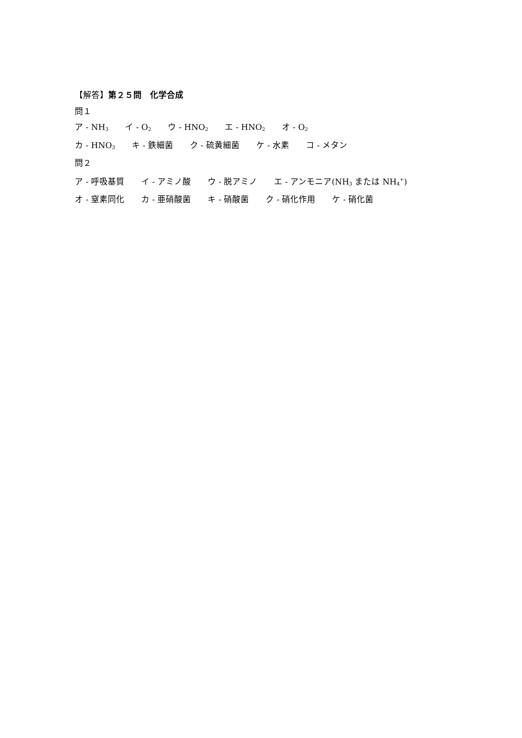【解答】第２５問　化学合成
問１
ア - NH<sub>3</sub>　　イ - O<sub>2</sub>　　ウ - HNO<sub>2</sub>　　エ - HNO<sub>2</sub>　　オ - O<sub>2</sub>
カ - HNO<sub>3</sub>　　キ - 鉄細菌　　ク - 硫黄細菌　　ケ - 水素　　コ - メタン
問２
ア - 呼吸基質　　イ - アミノ酸　　ウ - 脱アミノ　　エ - アンモニア(NH<sub>3</sub> または NH<sub>4</sub><sup>+</sup>)
オ - 窒素同化　　カ - 亜硝酸菌　　キ - 硝酸菌　　ク - 硝化作用　　ケ - 硝化菌